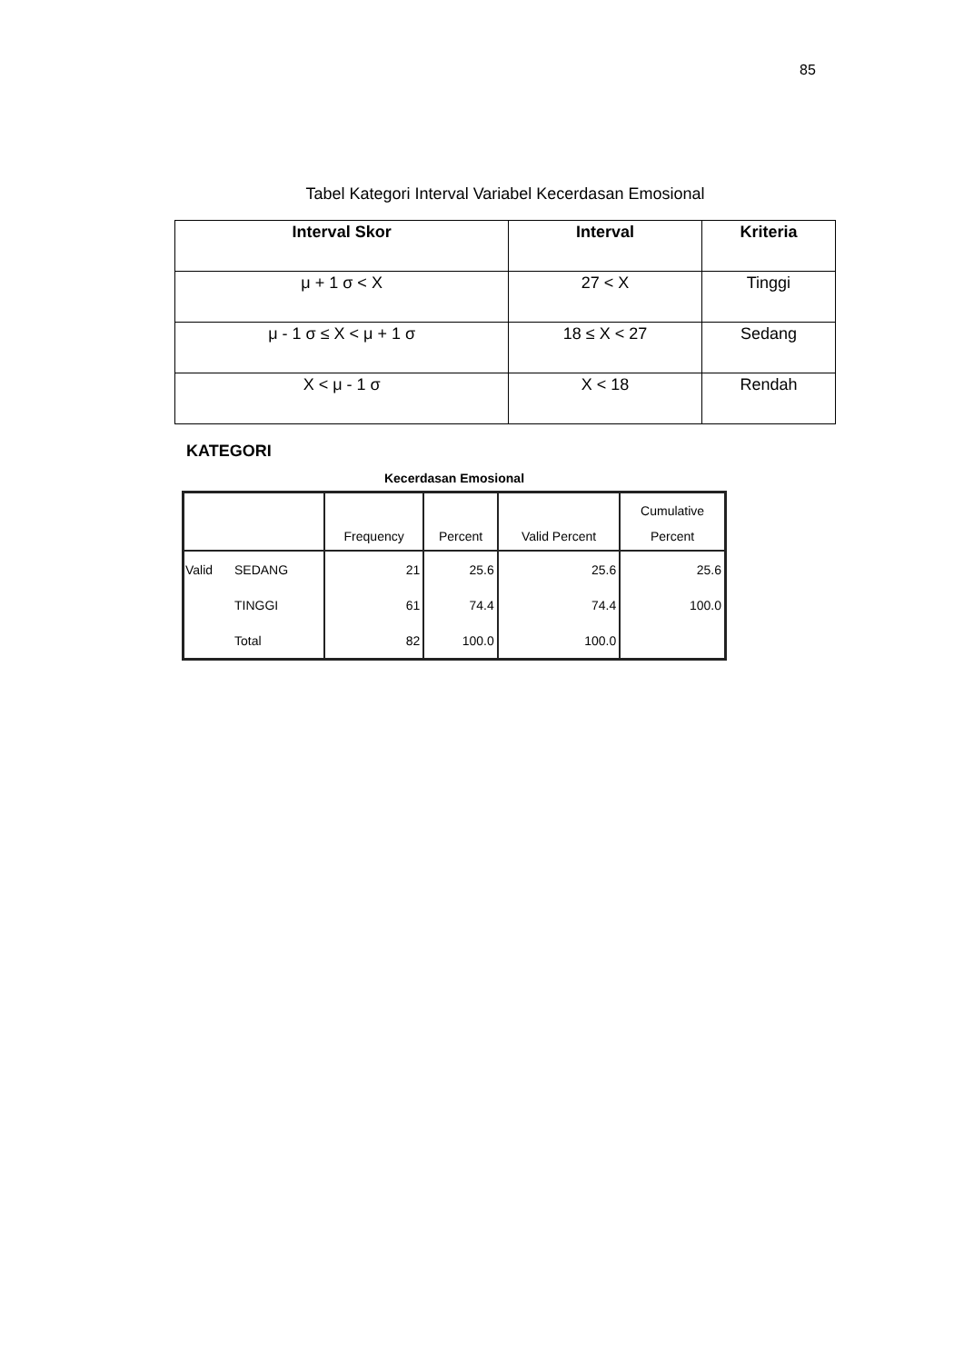85
Tabel Kategori Interval Variabel Kecerdasan Emosional
| Interval Skor | Interval | Kriteria |
| --- | --- | --- |
| μ + 1 σ < X | 27 < X | Tinggi |
| μ - 1 σ ≤ X < μ + 1 σ | 18 ≤ X < 27 | Sedang |
| X < μ - 1 σ | X < 18 | Rendah |
KATEGORI
Kecerdasan Emosional
| | | Frequency | Percent | Valid Percent | Cumulative Percent |
| --- | --- | --- | --- | --- | --- |
| Valid | SEDANG | 21 | 25.6 | 25.6 | 25.6 |
| | TINGGI | 61 | 74.4 | 74.4 | 100.0 |
| | Total | 82 | 100.0 | 100.0 | |